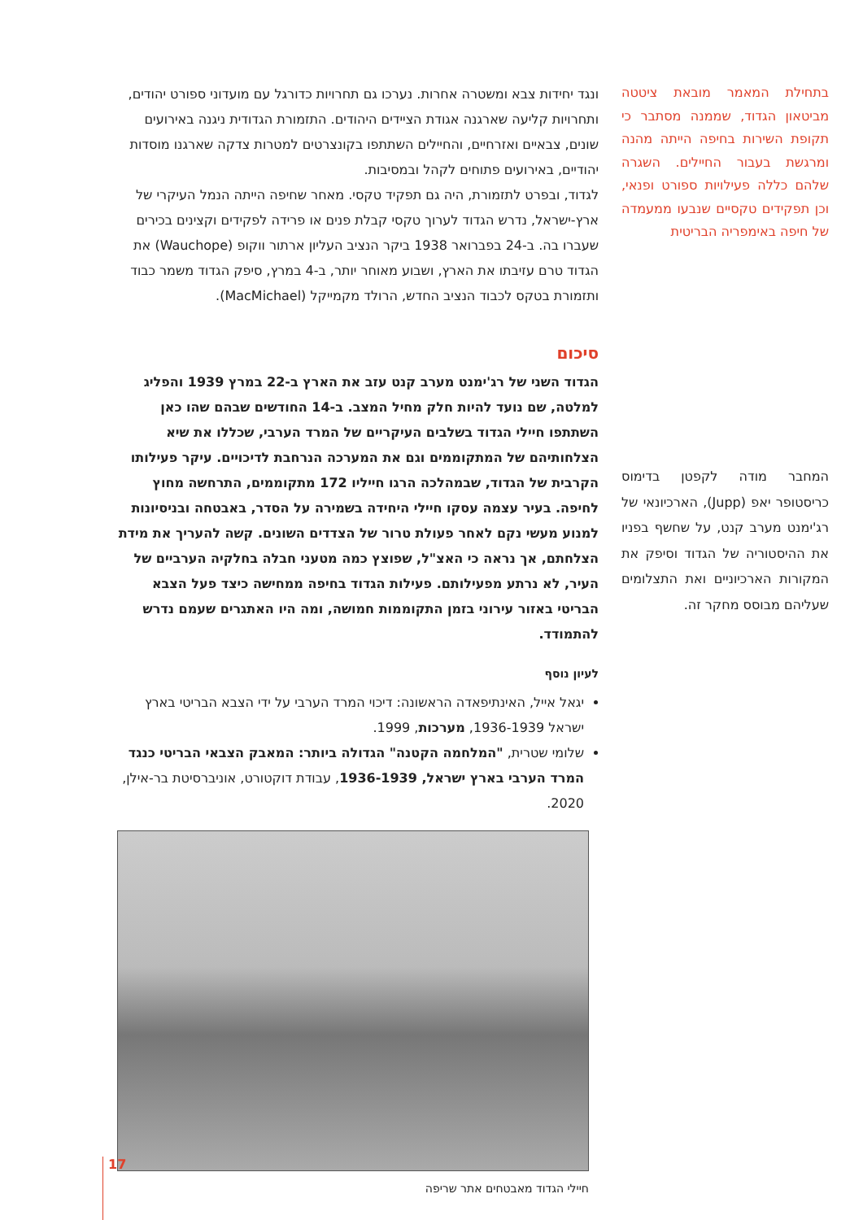בתחילת המאמר מובאת ציטטה מביטאון הגדוד, שממנה מסתבר כי תקופת השירות בחיפה הייתה מהנה ומרגשת בעבור החיילים. השגרה שלהם כללה פעילויות ספורט ופנאי, וכן תפקידים טקסיים שנבעו ממעמדה של חיפה באימפריה הבריטית
ונגד יחידות צבא ומשטרה אחרות. נערכו גם תחרויות כדורגל עם מועדוני ספורט יהודים, ותחרויות קליעה שארגנה אגודת הציידים היהודים. התזמורת הגדודית ניגנה באירועים שונים, צבאיים ואזרחיים, והחיילים השתתפו בקונצרטים למטרות צדקה שארגנו מוסדות יהודיים, באירועים פתוחים לקהל ובמסיבות.
לגדוד, ובפרט לתזמורת, היה גם תפקיד טקסי. מאחר שחיפה הייתה הנמל העיקרי של ארץ-ישראל, נדרש הגדוד לערוך טקסי קבלת פנים או פרידה לפקידים וקצינים בכירים שעברו בה. ב-24 בפברואר 1938 ביקר הנציב העליון ארתור ווקופ (Wauchope) את הגדוד טרם עזיבתו את הארץ, ושבוע מאוחר יותר, ב-4 במרץ, סיפק הגדוד משמר כבוד ותזמורת בטקס לכבוד הנציב החדש, הרולד מקמייקל (MacMichael).
סיכום
הגדוד השני של רג'ימנט מערב קנט עזב את הארץ ב-22 במרץ 1939 והפליג למלטה, שם נועד להיות חלק מחיל המצב. ב-14 החודשים שבהם שהו כאן השתתפו חיילי הגדוד בשלבים העיקריים של המרד הערבי, שכללו את שיא הצלחותיהם של המתקוממים וגם את המערכה הנרחבת לדיכויים. עיקר פעילותו הקרבית של הגדוד, שבמהלכה הרגו חייליו 172 מתקוממים, התרחשה מחוץ לחיפה. בעיר עצמה עסקו חיילי היחידה בשמירה על הסדר, באבטחה ובניסיונות למנוע מעשי נקם לאחר פעולת טרור של הצדדים השונים. קשה להעריך את מידת הצלחתם, אך נראה כי האצ"ל, שפוצץ כמה מטעני חבלה בחלקיה הערביים של העיר, לא נרתע מפעילותם. פעילות הגדוד בחיפה ממחישה כיצד פעל הצבא הבריטי באזור עירוני בזמן התקוממות חמושה, ומה היו האתגרים שעמם נדרש להתמודד.
לעיון נוסף
יגאל אייל, האינתיפאדה הראשונה: דיכוי המרד הערבי על ידי הצבא הבריטי בארץ ישראל 1936-1939, מערכות, 1999.
שלומי שטרית, "המלחמה הקטנה" הגדולה ביותר: המאבק הצבאי הבריטי כנגד המרד הערבי בארץ ישראל, 1936-1939, עבודת דוקטורט, אוניברסיטת בר-אילן, 2020.
חיילי הגדוד מאבטחים אתר שריפה
המחבר מודה לקפטן בדימוס כריסטופר יאפ (Jupp), הארכיונאי של רג'ימנט מערב קנט, על שחשף בפניו את ההיסטוריה של הגדוד וסיפק את המקורות הארכיוניים ואת התצלומים שעליהם מבוסס מחקר זה.
17